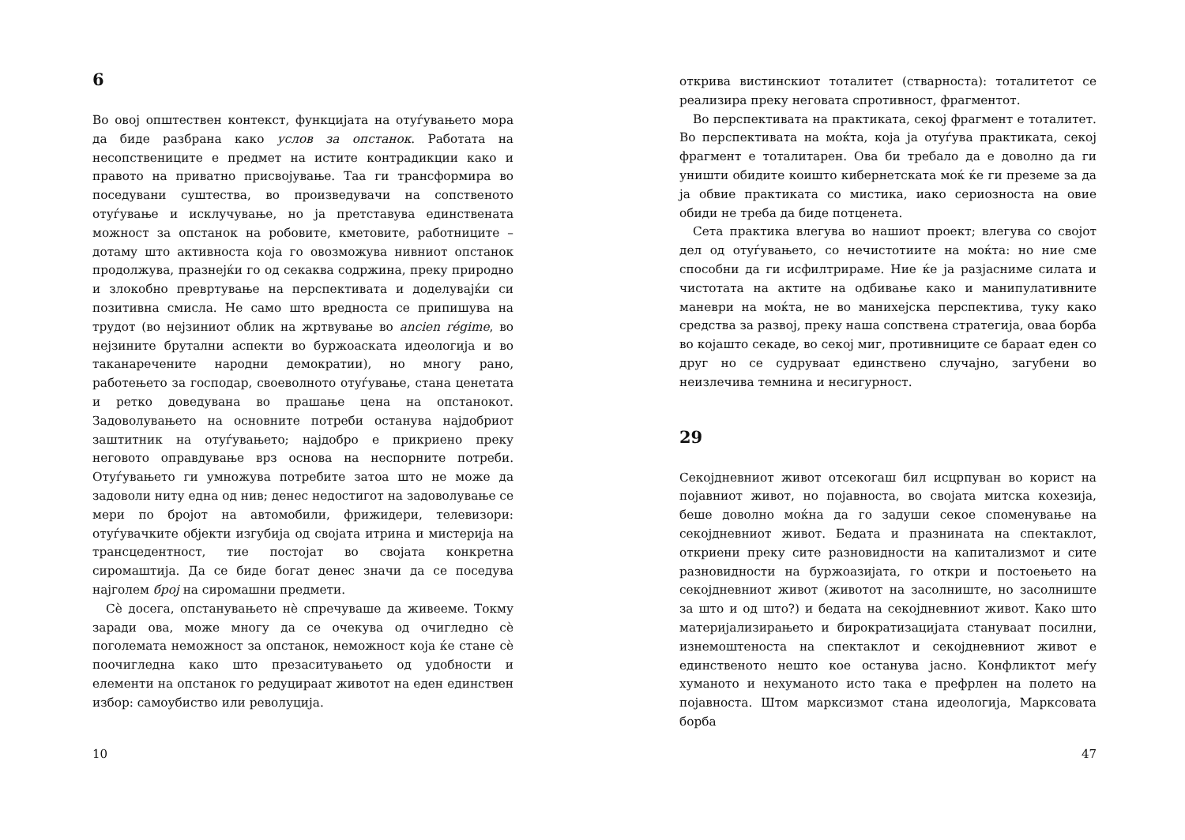6
Во овој општествен контекст, функцијата на отуѓувањето мора да биде разбрана како услов за опстанок. Работата на несопствениците е предмет на истите контрадикции како и правото на приватно присвојување. Таа ги трансформира во поседувани суштества, во произведувачи на сопственото отуѓување и исклучување, но ја претставува единствената можност за опстанок на робовите, кметовите, работниците – дотаму што активноста која го овозможува нивниот опстанок продолжува, празнејќи го од секаква содржина, преку природно и злокобно превртување на перспективата и доделувајќи си позитивна смисла. Не само што вредноста се припишува на трудот (во нејзиниот облик на жртвување во ancien régime, во нејзините брутални аспекти во буржоаската идеологија и во таканаречените народни демократии), но многу рано, работењето за господар, своеволното отуѓување, стана ценетата и ретко доведувана во прашање цена на опстанокот. Задоволувањето на основните потреби останува најдобриот заштитник на отуѓувањето; најдобро е прикриено преку неговото оправдување врз основа на неспорните потреби. Отуѓувањето ги умножува потребите затоа што не може да задоволи ниту една од нив; денес недостигот на задоволување се мери по бројот на автомобили, фрижидери, телевизори: отуѓувачките објекти изгубија од својата итрина и мистерија на трансцедентност, тие постојат во својата конкретна сиромаштија. Да се биде богат денес значи да се поседува најголем број на сиромашни предмети.
Сè досега, опстанувањето нè спречуваше да живееме. Токму заради ова, може многу да се очекува од очигледно сè поголемата неможност за опстанок, неможност која ќе стане сè поочигледна како што презаситувањето од удобности и елементи на опстанок го редуцираат животот на еден единствен избор: самоубиство или револуција.
10
открива вистинскиот тоталитет (стварноста): тоталитетот се реализира преку неговата спротивност, фрагментот.
Во перспективата на практиката, секој фрагмент е тоталитет. Во перспективата на моќта, која ја отуѓува практиката, секој фрагмент е тоталитарен. Ова би требало да е доволно да ги уништи обидите коишто кибернетската моќ ќе ги преземе за да ја обвие практиката со мистика, иако сериозноста на овие обиди не треба да биде потценета.
Сета практика влегува во нашиот проект; влегува со својот дел од отуѓувањето, со нечистотиите на моќта: но ние сме способни да ги исфилтрираме. Ние ќе ја разјасниме силата и чистотата на актите на одбивање како и манипулативните маневри на моќта, не во манихејска перспектива, туку како средства за развој, преку наша сопствена стратегија, оваа борба во којашто секаде, во секој миг, противниците се бараат еден со друг но се судруваат единствено случајно, загубени во неизлечива темнина и несигурност.
29
Секојдневниот живот отсекогаш бил исцрпуван во корист на појавниот живот, но појавноста, во својата митска кохезија, беше доволно моќна да го задуши секое споменување на секојдневниот живот. Бедата и празнината на спектаклот, откриени преку сите разновидности на капитализмот и сите разновидности на буржоазијата, го откри и постоењето на секојдневниот живот (животот на засолниште, но засолниште за што и од што?) и бедата на секојдневниот живот. Како што материјализирањето и бирократизацијата стануваат посилни, изнемоштеноста на спектаклот и секојдневниот живот е единственото нешто кое останува јасно. Конфликтот меѓу хуманото и нехуманото исто така е префрлен на полето на појавноста. Штом марксизмот стана идеологија, Марксовата борба
47